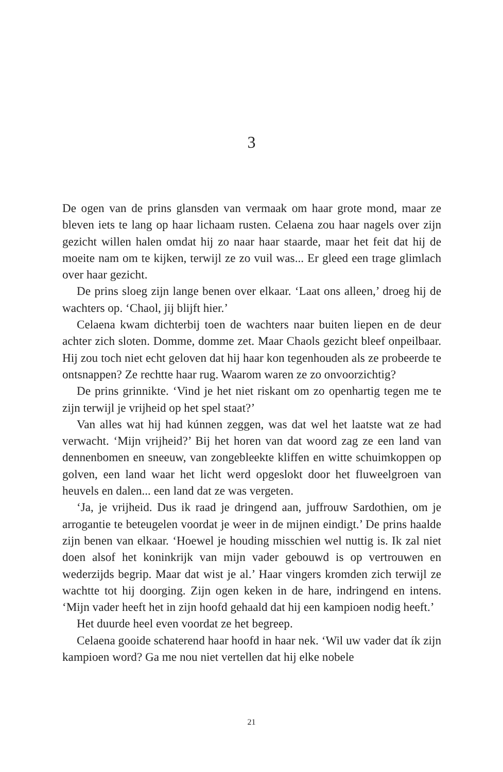3
De ogen van de prins glansden van vermaak om haar grote mond, maar ze bleven iets te lang op haar lichaam rusten. Celaena zou haar nagels over zijn gezicht willen halen omdat hij zo naar haar staarde, maar het feit dat hij de moeite nam om te kijken, terwijl ze zo vuil was... Er gleed een trage glimlach over haar gezicht.
De prins sloeg zijn lange benen over elkaar. ‘Laat ons alleen,’ droeg hij de wachters op. ‘Chaol, jij blijft hier.’
Celaena kwam dichterbij toen de wachters naar buiten liepen en de deur achter zich sloten. Domme, domme zet. Maar Chaols gezicht bleef onpeilbaar. Hij zou toch niet echt geloven dat hij haar kon tegenhouden als ze probeerde te ontsnappen? Ze rechtte haar rug. Waarom waren ze zo onvoorzichtig?
De prins grinnikte. ‘Vind je het niet riskant om zo openhartig tegen me te zijn terwijl je vrijheid op het spel staat?’
Van alles wat hij had kúnnen zeggen, was dat wel het laatste wat ze had verwacht. ‘Mijn vrijheid?’ Bij het horen van dat woord zag ze een land van dennenbomen en sneeuw, van zongebleekte kliffen en witte schuimkoppen op golven, een land waar het licht werd opgeslokt door het fluweelgroen van heuvels en dalen... een land dat ze was vergeten.
‘Ja, je vrijheid. Dus ik raad je dringend aan, juffrouw Sardothien, om je arrogantie te beteugelen voordat je weer in de mijnen eindigt.’ De prins haalde zijn benen van elkaar. ‘Hoewel je houding misschien wel nuttig is. Ik zal niet doen alsof het koninkrijk van mijn vader gebouwd is op vertrouwen en wederzijds begrip. Maar dat wist je al.’ Haar vingers kromden zich terwijl ze wachtte tot hij doorging. Zijn ogen keken in de hare, indringend en intens. ‘Mijn vader heeft het in zijn hoofd gehaald dat hij een kampioen nodig heeft.’
Het duurde heel even voordat ze het begreep.
Celaena gooide schaterend haar hoofd in haar nek. ‘Wil uw vader dat ík zijn kampioen word? Ga me nou niet vertellen dat hij elke nobele
21